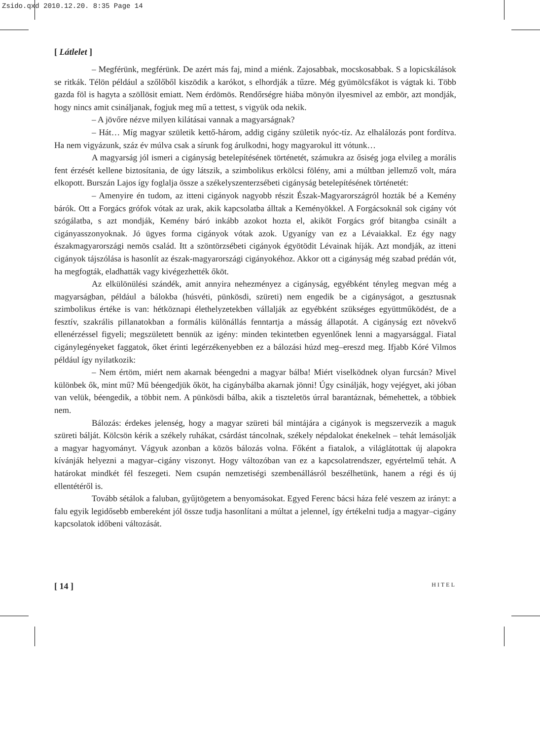Zsido.qxd 2010.12.20. 8:35 Page 14
[ Látlelet ]
– Megférünk, megférünk. De azért más faj, mind a miénk. Zajosabbak, mocskosabbak. S a lopicskálások se ritkák. Télön például a szőlőből kiszödik a karókot, s elhordják a tűzre. Még gyümölcsfákot is vágtak ki. Több gazda föl is hagyta a szöllösit emiatt. Nem érdömös. Rendőrségre hiába mönyön ilyesmivel az embör, azt mondják, hogy nincs amit csinálјanak, fogjuk meg mű a tettest, s vigyük oda nekik.
– A jövőre nézve milyen kilátásai vannak a magyarságnak?
– Hát… Míg magyar születik kettő-három, addig cigány születik nyóc-tíz. Az elhalálozás pont fordítva. Ha nem vigyázunk, száz év múlva csak a sírunk fog árulkodni, hogy magyarokul itt vótunk…
A magyarság jól ismeri a cigányság betelepítésének történetét, számukra az ősiség joga elvileg a morális fent érzését kellene biztosítania, de úgy látszik, a szimbolikus erkölcsi fölény, ami a múltban jellemző volt, mára elkopott. Burszán Lajos így foglalja össze a székelyszenterzsébeti cigányság betelepítésének történetét:
– Amenyire én tudom, az itteni cigányok nagyobb részit Észak-Magyarországról hozták bé a Kemény bárók. Ott a Forgács grófok vótak az urak, akik kapcsolatba álltak a Keményökkel. A Forgácsoknál sok cigány vót szógálatba, s azt mondják, Kemény báró inkább azokot hozta el, akiköt Forgács gróf bitangba csinált a cigányasszonyoknak. Jó ügyes forma cigányok vótak azok. Ugyanígy van ez a Lévaiakkal. Ez égy nagy északmagyarországi nemös család. Itt a szöntörzsébeti cigányok égyötödit Lévainak híják. Azt mondják, az itteni cigányok tájszólása is hasonlít az észak-magyarországi cigányokéhoz. Akkor ott a cigányság még szabad prédán vót, ha megfogták, eladhatták vagy kivégezhették őköt.
Az elkülönülési szándék, amit annyira nehezményez a cigányság, egyébként tényleg megvan még a magyarságban, például a bálokba (húsvéti, pünkösdi, szüreti) nem engedik be a cigányságot, a gesztusnak szimbolikus értéke is van: hétköznapi élethelyzetekben vállalják az egyébként szükséges együttműködést, de a fesztív, szakrális pillanatokban a formális különállás fenntartja a másság állapotát. A cigányság ezt növekvő ellenérzéssel figyeli; megszületett bennük az igény: minden tekintetben egyenlőnek lenni a magyarsággal. Fiatal cigánylegényeket faggatok, őket érinti legérzékenyebben ez a bálozási húzd meg–ereszd meg. Ifjabb Kóré Vilmos például így nyilatkozik:
– Nem értöm, miért nem akarnak béengedni a magyar bálba! Miért viselködnek olyan furcsán? Mivel különbek ők, mint mű? Mű béengedjük őköt, ha cigánybálba akarnak jönni! Úgy csinálják, hogy vejégyet, aki jóban van velük, béengedik, a többit nem. A pünkösdi bálba, akik a tiszteletös úrral barantáznak, bémehettek, a többiek nem.
Bálozás: érdekes jelenség, hogy a magyar szüreti bál mintájára a cigányok is megszervezik a maguk szüreti bálját. Kölcsön kérik a székely ruhákat, csárdást táncolnak, székely népdalokat énekelnek – tehát lemásolják a magyar hagyományt. Vágyuk azonban a közös bálozás volna. Főként a fiatalok, a világlátottak új alapokra kívánják helyezni a magyar–cigány viszonyt. Hogy változóban van ez a kapcsolatrendszer, egyértelmű tehát. A határokat mindkét fél feszegeti. Nem csupán nemzetiségi szembenállásról beszélhetünk, hanem a régi és új ellentétéről is.
Tovább sétálok a faluban, gyűjtögetem a benyomásokat. Egyed Ferenc bácsi háza felé veszem az irányt: a falu egyik legidősebb embereként jól össze tudja hasonlítani a múltat a jelennel, így értékelni tudja a magyar–cigány kapcsolatok időbeni változását.
[ 14 ] HITEL